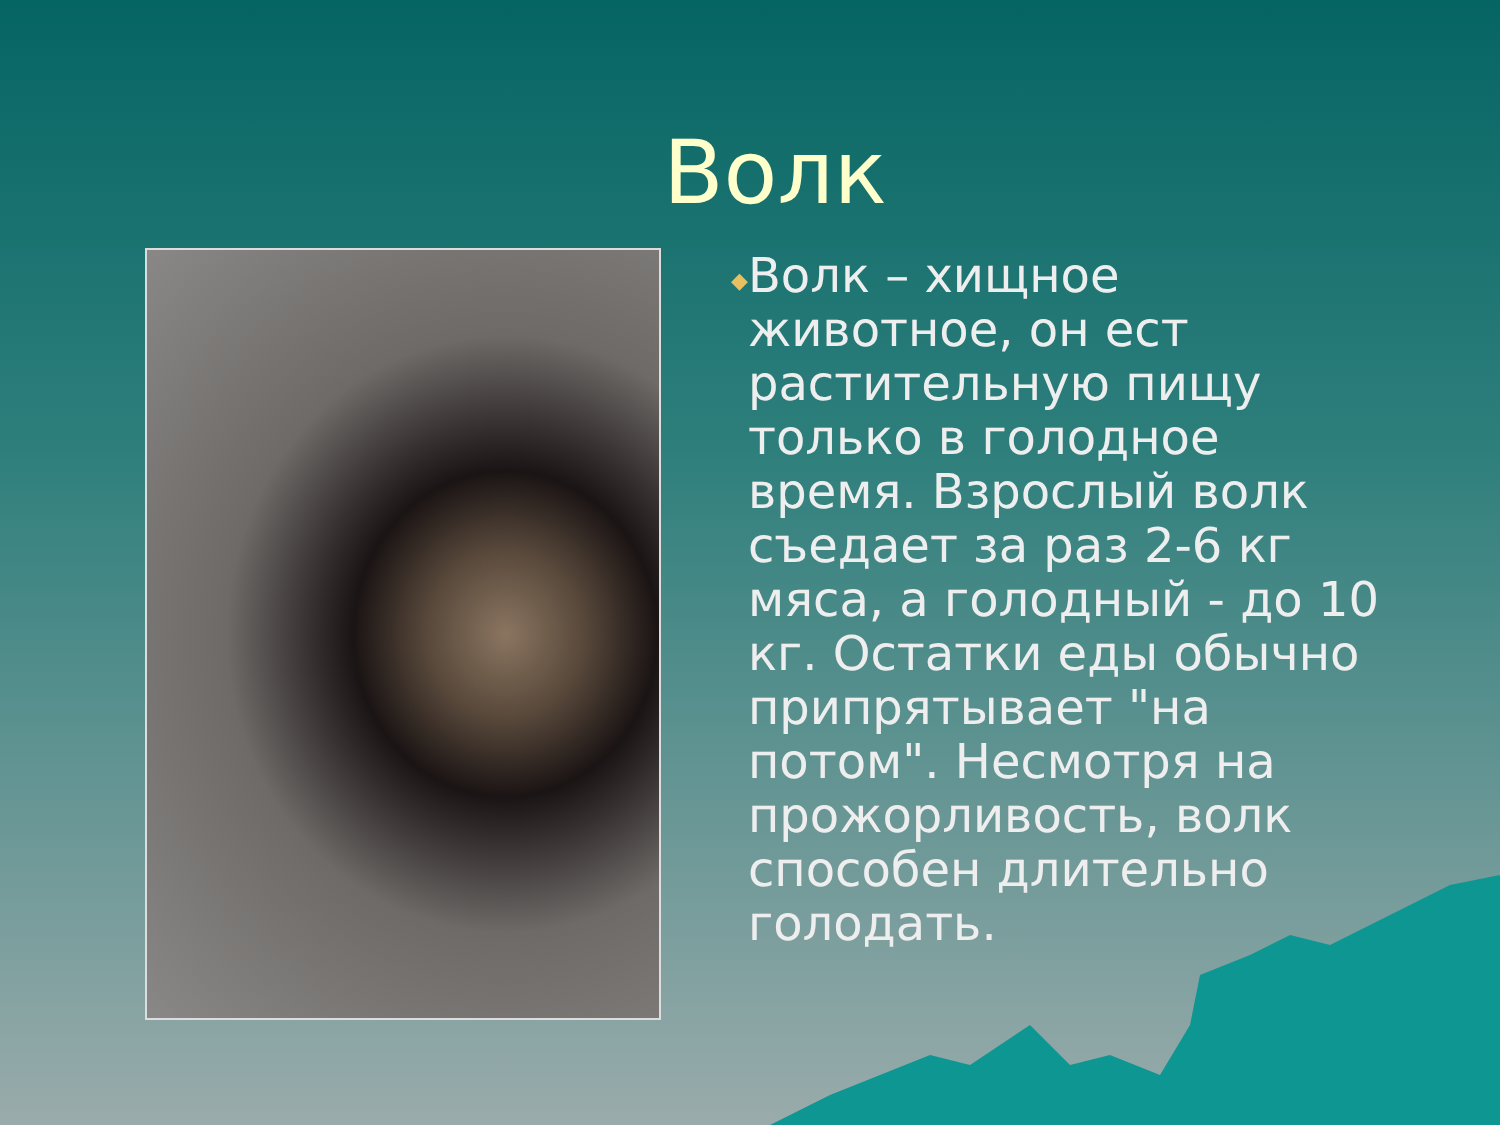Волк
◆
Волк – хищное животное, он ест растительную пищу только в голодное время. Взрослый волк съедает за раз 2-6 кг мяса, а голодный - до 10 кг. Остатки еды обычно припрятывает "на потом". Несмотря на прожорливость, волк способен длительно голодать.